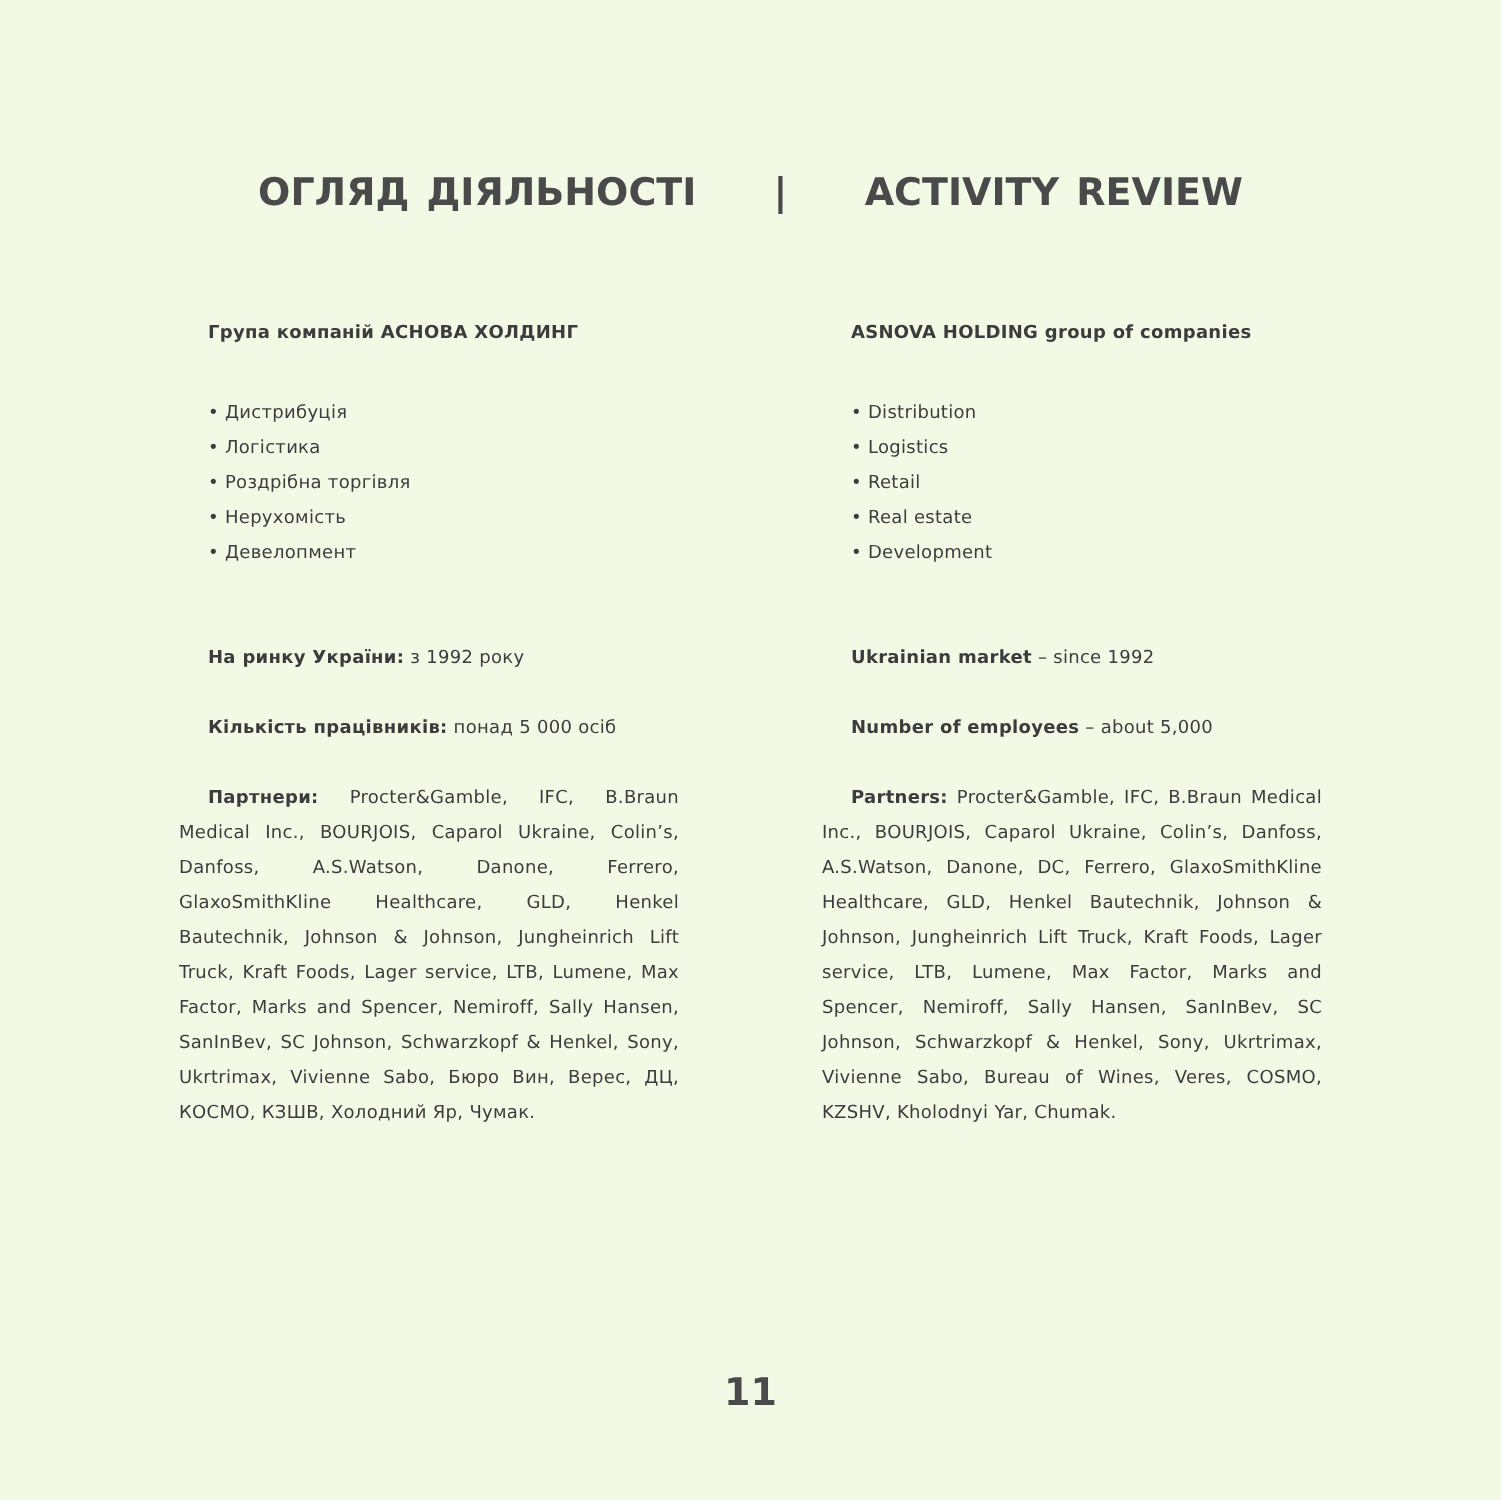ОГЛЯД ДІЯЛЬНОСТІ | ACTIVITY REVIEW
Група компаній АСНОВА ХОЛДИНГ
• Дистрибуція
• Логістика
• Роздрібна торгівля
• Нерухомість
• Девелопмент
На ринку України: з 1992 року
Кількість працівників: понад 5 000 осіб
Партнери: Procter&Gamble, IFC, B.Braun Medical Inc., BOURJOIS, Caparol Ukraine, Colin’s, Danfoss, A.S.Watson, Danone, Ferrero, GlaxoSmithKline Healthcare, GLD, Henkel Bautechnik, Johnson & Johnson, Jungheinrich Lift Truck, Kraft Foods, Lager service, LTB, Lumene, Max Factor, Marks and Spencer, Nemiroff, Sally Hansen, SanInBev, SC Johnson, Schwarzkopf & Henkel, Sony, Ukrtrimax, Vivienne Sabo, Бюро Вин, Верес, ДЦ, КОСМО, КЗШВ, Холодний Яр, Чумак.
ASNOVA HOLDING group of companies
• Distribution
• Logistics
• Retail
• Real estate
• Development
Ukrainian market – since 1992
Number of employees – about 5,000
Partners: Procter&Gamble, IFC, B.Braun Medical Inc., BOURJOIS, Caparol Ukraine, Colin’s, Danfoss, A.S.Watson, Danone, DC, Ferrero, GlaxoSmithKline Healthcare, GLD, Henkel Bautechnik, Johnson & Johnson, Jungheinrich Lift Truck, Kraft Foods, Lager service, LTB, Lumene, Max Factor, Marks and Spencer, Nemiroff, Sally Hansen, SanInBev, SC Johnson, Schwarzkopf & Henkel, Sony, Ukrtrimax, Vivienne Sabo, Bureau of Wines, Veres, COSMO, KZSHV, Kholodnyi Yar, Chumak.
11